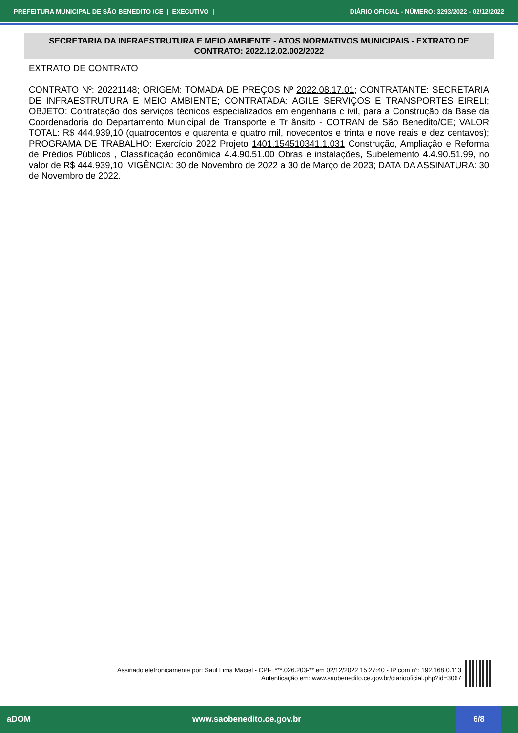PREFEITURA MUNICIPAL DE SÃO BENEDITO /CE | EXECUTIVO | DIÁRIO OFICIAL - NÚMERO: 3293/2022 - 02/12/2022
SECRETARIA DA INFRAESTRUTURA E MEIO AMBIENTE - ATOS NORMATIVOS MUNICIPAIS - EXTRATO DE CONTRATO: 2022.12.02.002/2022
EXTRATO DE CONTRATO
CONTRATO Nº: 20221148; ORIGEM: TOMADA DE PREÇOS Nº 2022.08.17.01; CONTRATANTE: SECRETARIA DE INFRAESTRUTURA E MEIO AMBIENTE; CONTRATADA: AGILE SERVIÇOS E TRANSPORTES EIRELI; OBJETO: Contratação dos serviços técnicos especializados em engenharia c ivil, para a Construção da Base da Coordenadoria do Departamento Municipal de Transporte e Tr ânsito - COTRAN de São Benedito/CE; VALOR TOTAL: R$ 444.939,10 (quatrocentos e quarenta e quatro mil, novecentos e trinta e nove reais e dez centavos); PROGRAMA DE TRABALHO: Exercício 2022 Projeto 1401.154510341.1.031 Construção, Ampliação e Reforma de Prédios Públicos , Classificação econômica 4.4.90.51.00 Obras e instalações, Subelemento 4.4.90.51.99, no valor de R$ 444.939,10; VIGÊNCIA: 30 de Novembro de 2022 a 30 de Março de 2023; DATA DA ASSINATURA: 30 de Novembro de 2022.
Assinado eletronicamente por: Saul Lima Maciel - CPF: ***.026.203-** em 02/12/2022 15:27:40 - IP com n°: 192.168.0.113
Autenticação em: www.saobenedito.ce.gov.br/diariooficial.php?id=3067
aDOM www.saobenedito.ce.gov.br
6/8